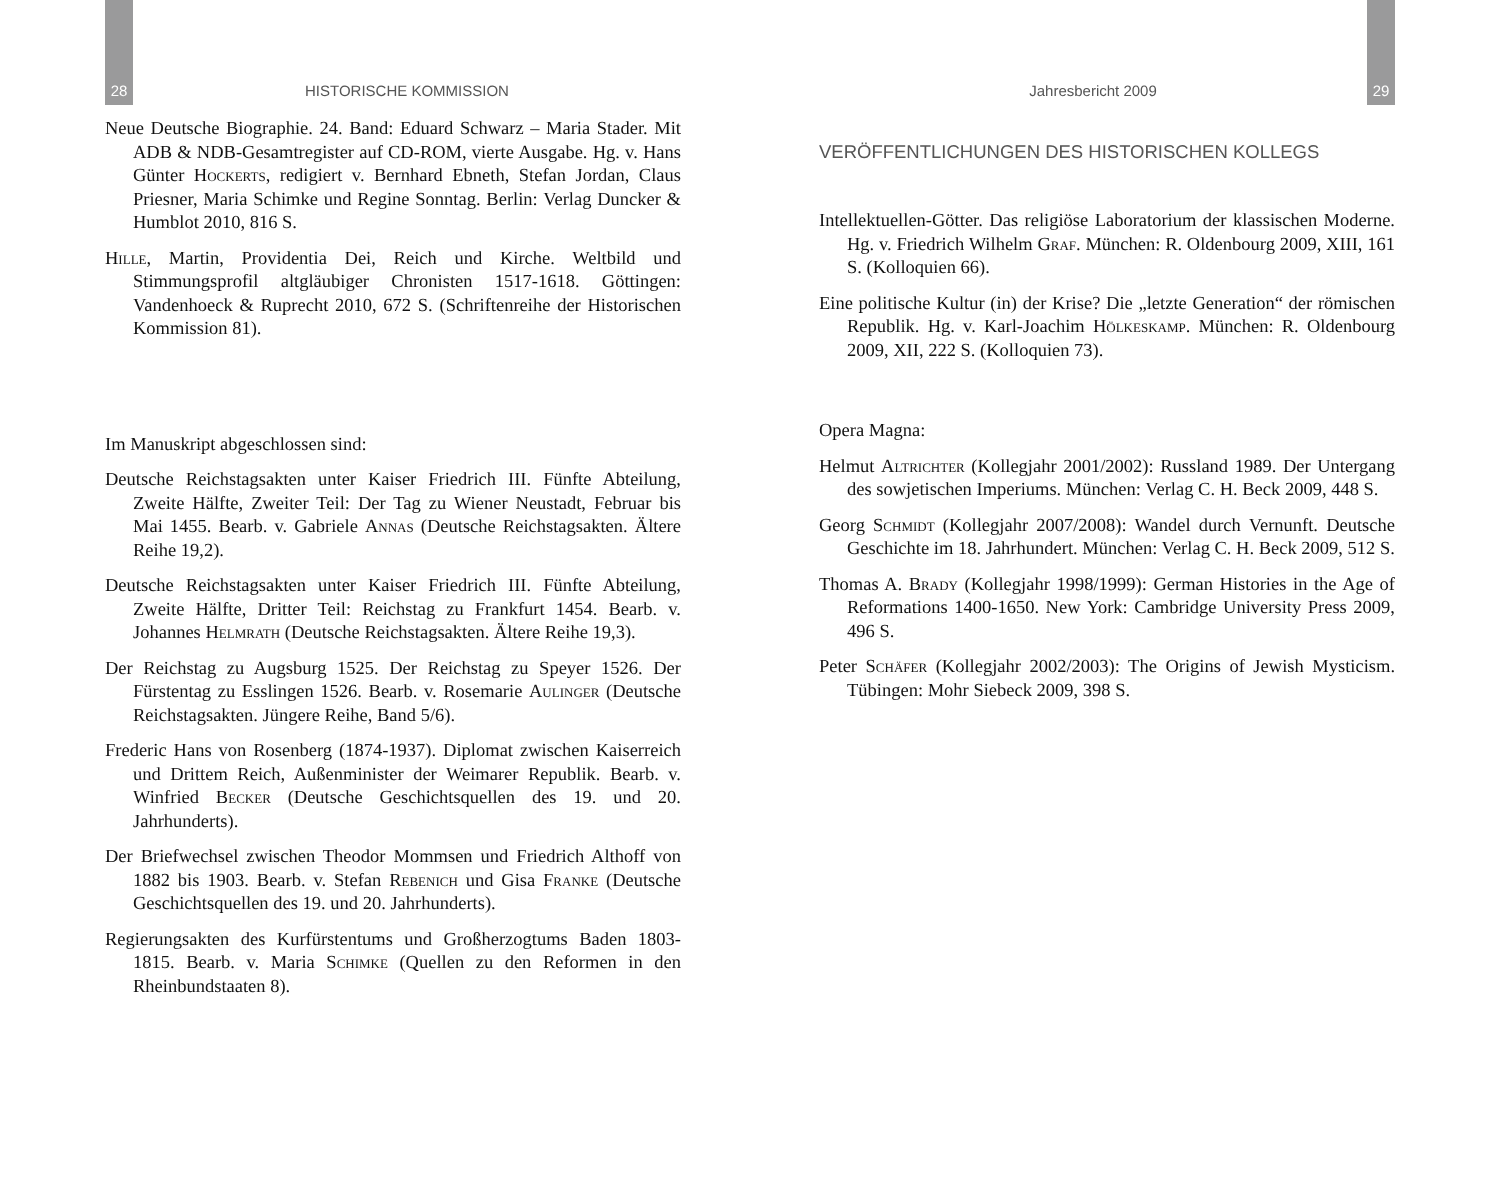28 HISTORISCHE KOMMISSION
Neue Deutsche Biographie. 24. Band: Eduard Schwarz – Maria Stader. Mit ADB & NDB-Gesamtregister auf CD-ROM, vierte Ausgabe. Hg. v. Hans Günter Hockerts, redigiert v. Bernhard Ebneth, Stefan Jordan, Claus Priesner, Maria Schimke und Regine Sonntag. Berlin: Verlag Duncker & Humblot 2010, 816 S.
Hille, Martin, Providentia Dei, Reich und Kirche. Weltbild und Stimmungsprofil altgläubiger Chronisten 1517-1618. Göttingen: Vandenhoeck & Ruprecht 2010, 672 S. (Schriftenreihe der Historischen Kommission 81).
Im Manuskript abgeschlossen sind:
Deutsche Reichstagsakten unter Kaiser Friedrich III. Fünfte Abteilung, Zweite Hälfte, Zweiter Teil: Der Tag zu Wiener Neustadt, Februar bis Mai 1455. Bearb. v. Gabriele Annas (Deutsche Reichstagsakten. Ältere Reihe 19,2).
Deutsche Reichstagsakten unter Kaiser Friedrich III. Fünfte Abteilung, Zweite Hälfte, Dritter Teil: Reichstag zu Frankfurt 1454. Bearb. v. Johannes Helmrath (Deutsche Reichstagsakten. Ältere Reihe 19,3).
Der Reichstag zu Augsburg 1525. Der Reichstag zu Speyer 1526. Der Fürstentag zu Esslingen 1526. Bearb. v. Rosemarie Aulinger (Deutsche Reichstagsakten. Jüngere Reihe, Band 5/6).
Frederic Hans von Rosenberg (1874-1937). Diplomat zwischen Kaiserreich und Drittem Reich, Außenminister der Weimarer Republik. Bearb. v. Winfried Becker (Deutsche Geschichtsquellen des 19. und 20. Jahrhunderts).
Der Briefwechsel zwischen Theodor Mommsen und Friedrich Althoff von 1882 bis 1903. Bearb. v. Stefan Rebenich und Gisa Franke (Deutsche Geschichtsquellen des 19. und 20. Jahrhunderts).
Regierungsakten des Kurfürstentums und Großherzogtums Baden 1803-1815. Bearb. v. Maria Schimke (Quellen zu den Reformen in den Rheinbundstaaten 8).
Jahresbericht 2009 29
VERÖFFENTLICHUNGEN DES HISTORISCHEN KOLLEGS
Intellektuellen-Götter. Das religiöse Laboratorium der klassischen Moderne. Hg. v. Friedrich Wilhelm Graf. München: R. Oldenbourg 2009, XIII, 161 S. (Kolloquien 66).
Eine politische Kultur (in) der Krise? Die „letzte Generation“ der römischen Republik. Hg. v. Karl-Joachim Hölkeskamp. München: R. Oldenbourg 2009, XII, 222 S. (Kolloquien 73).
Opera Magna:
Helmut Altrichter (Kollegjahr 2001/2002): Russland 1989. Der Untergang des sowjetischen Imperiums. München: Verlag C. H. Beck 2009, 448 S.
Georg Schmidt (Kollegjahr 2007/2008): Wandel durch Vernunft. Deutsche Geschichte im 18. Jahrhundert. München: Verlag C. H. Beck 2009, 512 S.
Thomas A. Brady (Kollegjahr 1998/1999): German Histories in the Age of Reformations 1400-1650. New York: Cambridge University Press 2009, 496 S.
Peter Schäfer (Kollegjahr 2002/2003): The Origins of Jewish Mysticism. Tübingen: Mohr Siebeck 2009, 398 S.